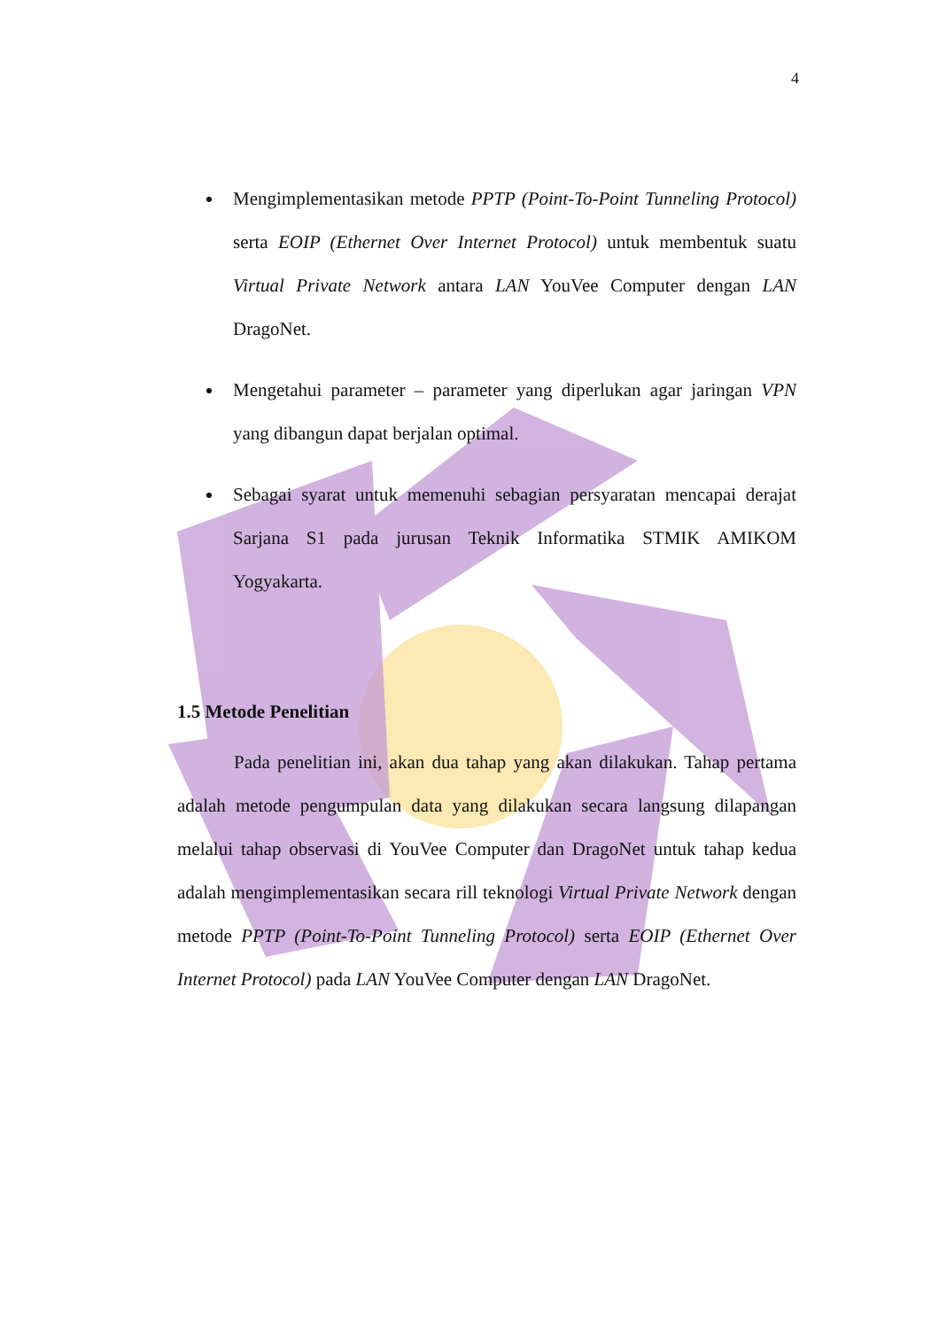4
Mengimplementasikan metode PPTP (Point-To-Point Tunneling Protocol) serta EOIP (Ethernet Over Internet Protocol) untuk membentuk suatu Virtual Private Network antara LAN YouVee Computer dengan LAN DragoNet.
Mengetahui parameter – parameter yang diperlukan agar jaringan VPN yang dibangun dapat berjalan optimal.
Sebagai syarat untuk memenuhi sebagian persyaratan mencapai derajat Sarjana S1 pada jurusan Teknik Informatika STMIK AMIKOM Yogyakarta.
1.5 Metode Penelitian
Pada penelitian ini, akan dua tahap yang akan dilakukan. Tahap pertama adalah metode pengumpulan data yang dilakukan secara langsung dilapangan melalui tahap observasi di YouVee Computer dan DragoNet untuk tahap kedua adalah mengimplementasikan secara rill teknologi Virtual Private Network dengan metode PPTP (Point-To-Point Tunneling Protocol) serta EOIP (Ethernet Over Internet Protocol) pada LAN YouVee Computer dengan LAN DragoNet.